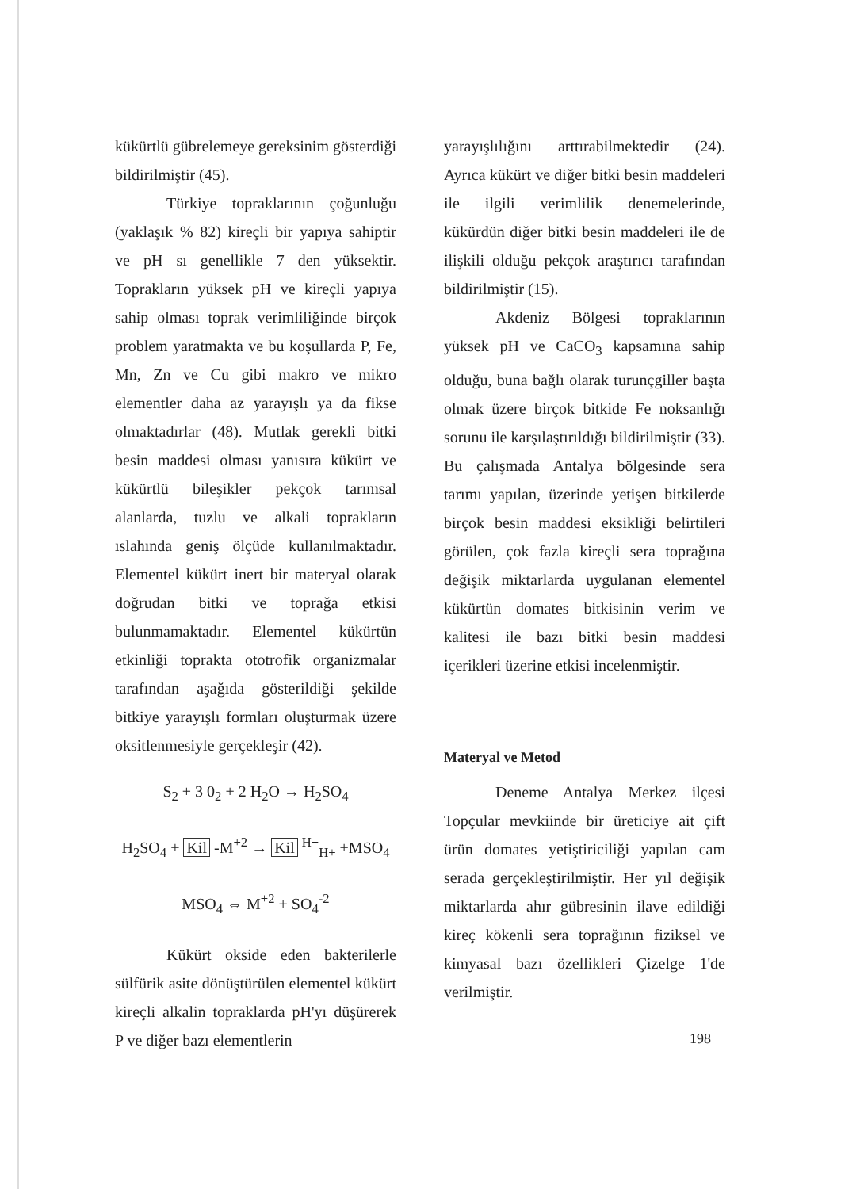kükürtlü gübrelemeye gereksinim gösterdiği bildirilmiştir (45).
Türkiye topraklarının çoğunluğu (yaklaşık % 82) kireçli bir yapıya sahiptir ve pH sı genellikle 7 den yüksektir. Toprakların yüksek pH ve kireçli yapıya sahip olması toprak verimliliğinde birçok problem yaratmakta ve bu koşullarda P, Fe, Mn, Zn ve Cu gibi makro ve mikro elementler daha az yarayışlı ya da fikse olmaktadırlar (48). Mutlak gerekli bitki besin maddesi olması yanısıra kükürt ve kükürtlü bileşikler pekçok tarımsal alanlarda, tuzlu ve alkali toprakların ıslahında geniş ölçüde kullanılmaktadır. Elementel kükürt inert bir materyal olarak doğrudan bitki ve toprağa etkisi bulunmamaktadır. Elementel kükürtün etkinliği toprakta ototrofik organizmalar tarafından aşağıda gösterildiği şekilde bitkiye yarayışlı formları oluşturmak üzere oksitlenmesiyle gerçekleşir (42).
S<sub>2</sub> + 3 0<sub>2</sub> + 2 H<sub>2</sub>O → H<sub>2</sub>SO<sub>4</sub>
H<sub>2</sub>SO<sub>4</sub> + Kil -M<sup>+2</sup> → Kil <sup>H+</sup><sub>H+</sub> +MSO<sub>4</sub>
MSO<sub>4</sub> ⇔ M<sup>+2</sup> + SO<sub>4</sub><sup>-2</sup>
Kükürt okside eden bakterilerle sülfürik asite dönüştürülen elementel kükürt kireçli alkalin topraklarda pH'yı düşürerek P ve diğer bazı elementlerin
yarayışlılığını arttırabilmektedir (24). Ayrıca kükürt ve diğer bitki besin maddeleri ile ilgili verimlilik denemelerinde, kükürdün diğer bitki besin maddeleri ile de ilişkili olduğu pekçok araştırıcı tarafından bildirilmiştir (15).
Akdeniz Bölgesi topraklarının yüksek pH ve CaCO<sub>3</sub> kapsamına sahip olduğu, buna bağlı olarak turunçgiller başta olmak üzere birçok bitkide Fe noksanlığı sorunu ile karşılaştırıldığı bildirilmiştir (33). Bu çalışmada Antalya bölgesinde sera tarımı yapılan, üzerinde yetişen bitkilerde birçok besin maddesi eksikliği belirtileri görülen, çok fazla kireçli sera toprağına değişik miktarlarda uygulanan elementel kükürtün domates bitkisinin verim ve kalitesi ile bazı bitki besin maddesi içerikleri üzerine etkisi incelenmiştir.
Materyal ve Metod
Deneme Antalya Merkez ilçesi Topçular mevkiinde bir üreticiye ait çift ürün domates yetiştiriciliği yapılan cam serada gerçekleştirilmiştir. Her yıl değişik miktarlarda ahır gübresinin ilave edildiği kireç kökenli sera toprağının fiziksel ve kimyasal bazı özellikleri Çizelge 1'de verilmiştir.
198